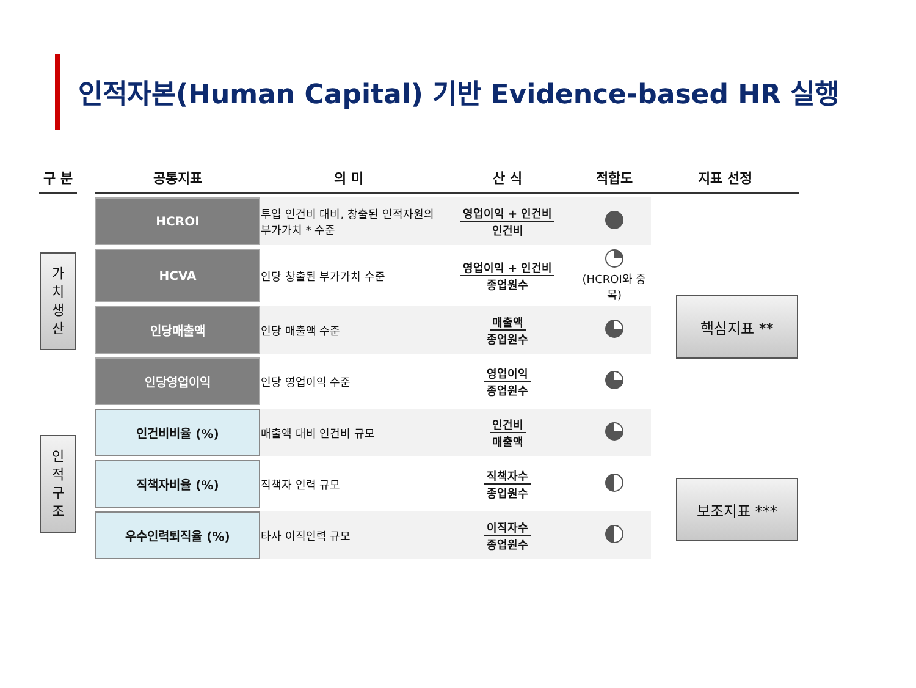인적자본(Human Capital) 기반 Evidence-based HR 실행
| 구 분 | | 공통지표 | 의 미 | 산 식 | 적합도 | 지표 선정 |
| --- | --- | --- | --- | --- | --- | --- |
| 가 치 생 산 | | HCROI | 투입 인건비 대비, 창출된 인적자원의 부가가치 * 수준 | 영업이익 + 인건비 인건비 | | 핵심지표 ** |
| | | HCVA | 인당 창출된 부가가치 수준 | 영업이익 + 인건비 종업원수 | (HCROI와 중복) | |
| | | 인당매출액 | 인당 매출액 수준 | 매출액 종업원수 | | |
| | | 인당영업이익 | 인당 영업이익 수준 | 영업이익 종업원수 | | |
| 인 적 구 조 | | 인건비비율 (%) | 매출액 대비 인건비 규모 | 인건비 매출액 | | |
| | | 직책자비율 (%) | 직책자 인력 규모 | 직책자수 종업원수 | | 보조지표 *** |
| | | 우수인력퇴직율 (%) | 타사 이직인력 규모 | 이직자수 종업원수 | | |